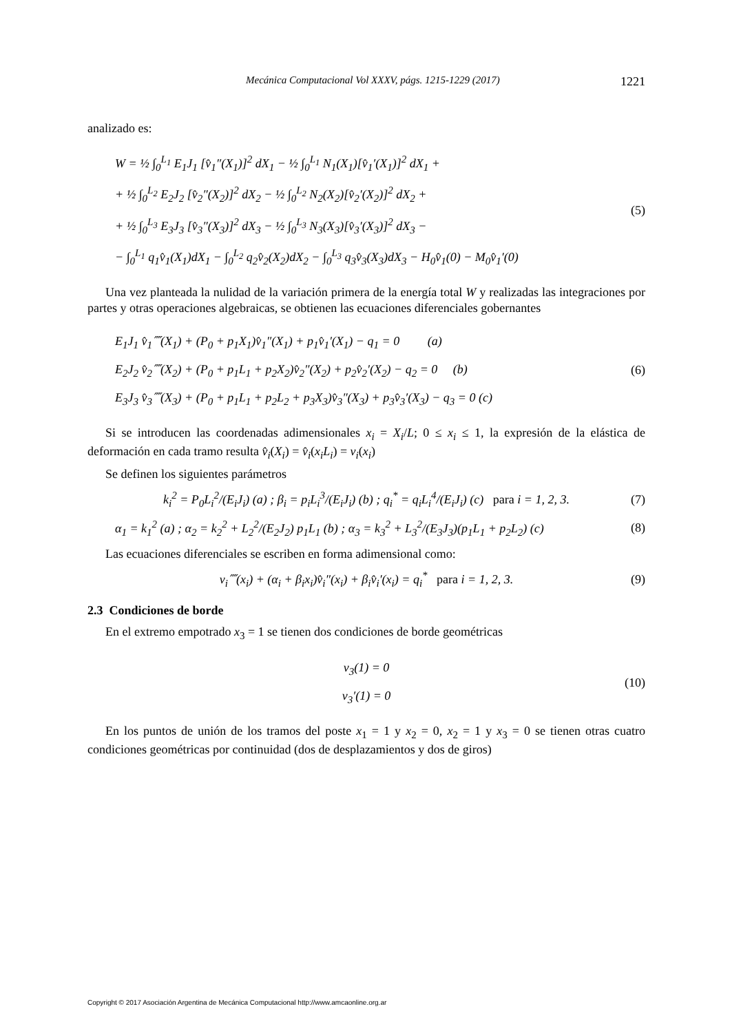Mecánica Computacional Vol XXXV, págs. 1215-1229 (2017) 1221
analizado es:
W = ½ ∫<sub>0</sub><sup>L<sub>1</sub></sup> E<sub>1</sub>J<sub>1</sub> [v̂<sub>1</sub>″(X<sub>1</sub>)]<sup>2</sup> dX<sub>1</sub> − ½ ∫<sub>0</sub><sup>L<sub>1</sub></sup> N<sub>1</sub>(X<sub>1</sub>)[v̂<sub>1</sub>′(X<sub>1</sub>)]<sup>2</sup> dX<sub>1</sub> +
+ ½ ∫<sub>0</sub><sup>L<sub>2</sub></sup> E<sub>2</sub>J<sub>2</sub> [v̂<sub>2</sub>″(X<sub>2</sub>)]<sup>2</sup> dX<sub>2</sub> − ½ ∫<sub>0</sub><sup>L<sub>2</sub></sup> N<sub>2</sub>(X<sub>2</sub>)[v̂<sub>2</sub>′(X<sub>2</sub>)]<sup>2</sup> dX<sub>2</sub> +
+ ½ ∫<sub>0</sub><sup>L<sub>3</sub></sup> E<sub>3</sub>J<sub>3</sub> [v̂<sub>3</sub>″(X<sub>3</sub>)]<sup>2</sup> dX<sub>3</sub> − ½ ∫<sub>0</sub><sup>L<sub>3</sub></sup> N<sub>3</sub>(X<sub>3</sub>)[v̂<sub>3</sub>′(X<sub>3</sub>)]<sup>2</sup> dX<sub>3</sub> −
− ∫<sub>0</sub><sup>L<sub>1</sub></sup> q<sub>1</sub>v̂<sub>1</sub>(X<sub>1</sub>)dX<sub>1</sub> − ∫<sub>0</sub><sup>L<sub>2</sub></sup> q<sub>2</sub>v̂<sub>2</sub>(X<sub>2</sub>)dX<sub>2</sub> − ∫<sub>0</sub><sup>L<sub>3</sub></sup> q<sub>3</sub>v̂<sub>3</sub>(X<sub>3</sub>)dX<sub>3</sub> − H<sub>0</sub>v̂<sub>1</sub>(0) − M<sub>0</sub>v̂<sub>1</sub>′(0)
(5)
Una vez planteada la nulidad de la variación primera de la energía total W y realizadas las integraciones por partes y otras operaciones algebraicas, se obtienen las ecuaciones diferenciales gobernantes
E<sub>1</sub>J<sub>1</sub> v̂<sub>1</sub>⁗(X<sub>1</sub>) + (P<sub>0</sub> + p<sub>1</sub>X<sub>1</sub>)v̂<sub>1</sub>″(X<sub>1</sub>) + p<sub>1</sub>v̂<sub>1</sub>′(X<sub>1</sub>) − q<sub>1</sub> = 0 (a)
E<sub>2</sub>J<sub>2</sub> v̂<sub>2</sub>⁗(X<sub>2</sub>) + (P<sub>0</sub> + p<sub>1</sub>L<sub>1</sub> + p<sub>2</sub>X<sub>2</sub>)v̂<sub>2</sub>″(X<sub>2</sub>) + p<sub>2</sub>v̂<sub>2</sub>′(X<sub>2</sub>) − q<sub>2</sub> = 0 (b)
E<sub>3</sub>J<sub>3</sub> v̂<sub>3</sub>⁗(X<sub>3</sub>) + (P<sub>0</sub> + p<sub>1</sub>L<sub>1</sub> + p<sub>2</sub>L<sub>2</sub> + p<sub>3</sub>X<sub>3</sub>)v̂<sub>3</sub>″(X<sub>3</sub>) + p<sub>3</sub>v̂<sub>3</sub>′(X<sub>3</sub>) − q<sub>3</sub> = 0 (c)
(6)
Si se introducen las coordenadas adimensionales x<sub>i</sub> = X<sub>i</sub>/L; 0 ≤ x<sub>i</sub> ≤ 1, la expresión de la elástica de deformación en cada tramo resulta v̂<sub>i</sub>(X<sub>i</sub>) = v̂<sub>i</sub>(x<sub>i</sub>L<sub>i</sub>) = v<sub>i</sub>(x<sub>i</sub>)
Se definen los siguientes parámetros
k<sub>i</sub><sup>2</sup> = P<sub>0</sub>L<sub>i</sub><sup>2</sup>/(E<sub>i</sub>J<sub>i</sub>) (a) ; β<sub>i</sub> = p<sub>i</sub>L<sub>i</sub><sup>3</sup>/(E<sub>i</sub>J<sub>i</sub>) (b) ; q<sub>i</sub><sup>*</sup> = q<sub>i</sub>L<sub>i</sub><sup>4</sup>/(E<sub>i</sub>J<sub>i</sub>) (c) para i = 1, 2, 3.
(7)
α<sub>1</sub> = k<sub>1</sub><sup>2</sup> (a) ; α<sub>2</sub> = k<sub>2</sub><sup>2</sup> + L<sub>2</sub><sup>2</sup>/(E<sub>2</sub>J<sub>2</sub>) p<sub>1</sub>L<sub>1</sub> (b) ; α<sub>3</sub> = k<sub>3</sub><sup>2</sup> + L<sub>3</sub><sup>2</sup>/(E<sub>3</sub>J<sub>3</sub>)(p<sub>1</sub>L<sub>1</sub> + p<sub>2</sub>L<sub>2</sub>) (c)
(8)
Las ecuaciones diferenciales se escriben en forma adimensional como:
v<sub>i</sub>⁗(x<sub>i</sub>) + (α<sub>i</sub> + β<sub>i</sub>x<sub>i</sub>)v̂<sub>i</sub>″(x<sub>i</sub>) + β<sub>i</sub>v̂<sub>i</sub>′(x<sub>i</sub>) = q<sub>i</sub><sup>*</sup> para i = 1, 2, 3.
(9)
2.3 Condiciones de borde
En el extremo empotrado x<sub>3</sub> = 1 se tienen dos condiciones de borde geométricas
v<sub>3</sub>(1) = 0
v<sub>3</sub>′(1) = 0
(10)
En los puntos de unión de los tramos del poste x<sub>1</sub> = 1 y x<sub>2</sub> = 0, x<sub>2</sub> = 1 y x<sub>3</sub> = 0 se tienen otras cuatro condiciones geométricas por continuidad (dos de desplazamientos y dos de giros)
Copyright © 2017 Asociación Argentina de Mecánica Computacional http://www.amcaonline.org.ar